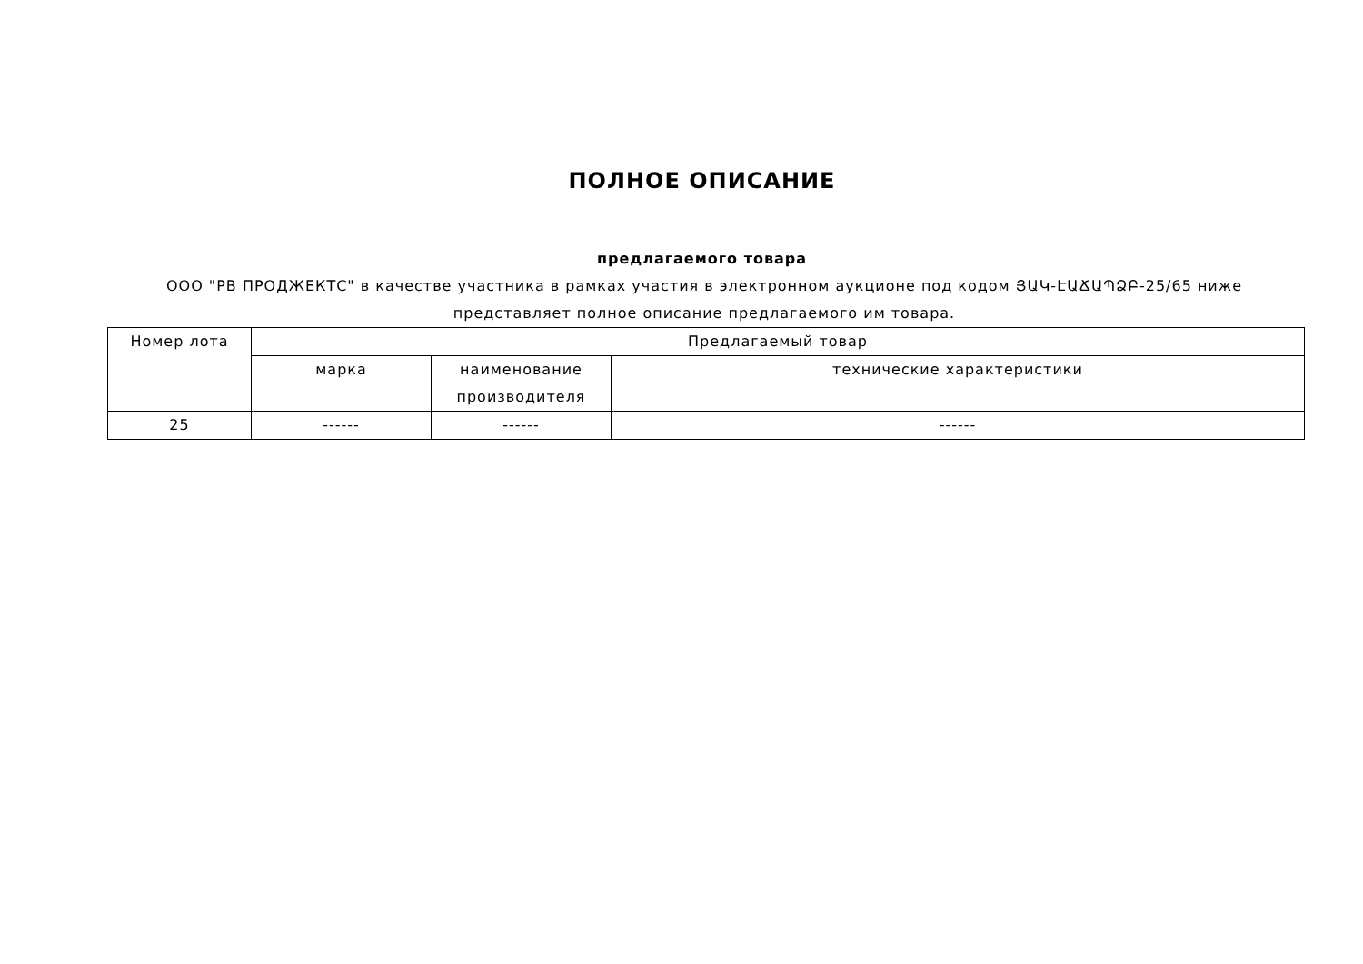ПОЛНОЕ ОПИСАНИЕ
предлагаемого товара
ООО "РВ ПРОДЖЕКТС" в качестве участника в рамках участия в электронном аукционе под кодом ՅԱԿ-ԷԱՃԱՊՁԲ-25/65 ниже представляет полное описание предлагаемого им товара.
| Номер лота | Предлагаемый товар | | |
| --- | --- | --- | --- |
| | марка | наименование производителя | технические характеристики |
| 25 | ------ | ------ | ------ |